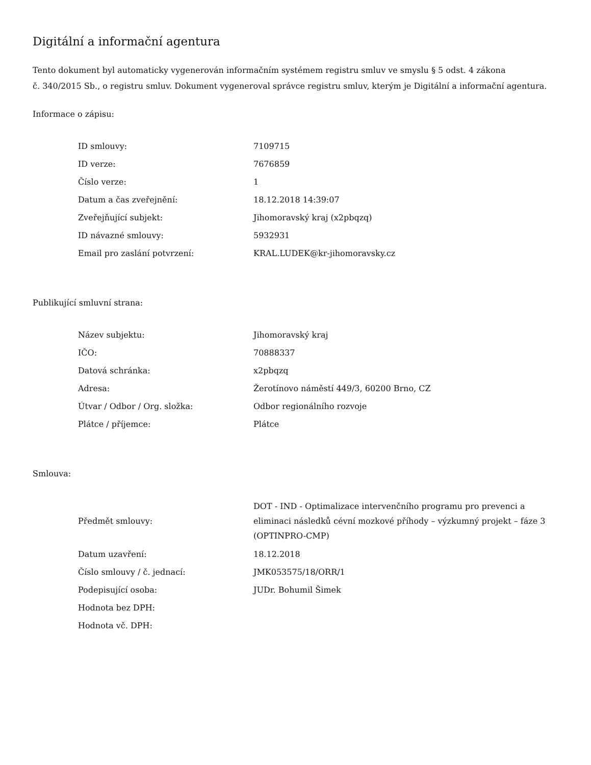Digitální a informační agentura
Tento dokument byl automaticky vygenerován informačním systémem registru smluv ve smyslu § 5 odst. 4 zákona
č. 340/2015 Sb., o registru smluv. Dokument vygeneroval správce registru smluv, kterým je Digitální a informační agentura.
Informace o zápisu:
| ID smlouvy: | 7109715 |
| ID verze: | 7676859 |
| Číslo verze: | 1 |
| Datum a čas zveřejnění: | 18.12.2018 14:39:07 |
| Zveřejňující subjekt: | Jihomoravský kraj (x2pbqzq) |
| ID návazné smlouvy: | 5932931 |
| Email pro zaslání potvrzení: | KRAL.LUDEK@kr-jihomoravsky.cz |
Publikující smluvní strana:
| Název subjektu: | Jihomoravský kraj |
| IČO: | 70888337 |
| Datová schránka: | x2pbqzq |
| Adresa: | Žerotínovo náměstí 449/3, 60200 Brno, CZ |
| Útvar / Odbor / Org. složka: | Odbor regionálního rozvoje |
| Plátce / příjemce: | Plátce |
Smlouva:
| Předmět smlouvy: | DOT - IND - Optimalizace intervenčního programu pro prevenci a eliminaci následků cévní mozkové příhody – výzkumný projekt – fáze 3 (OPTINPRO-CMP) |
| Datum uzavření: | 18.12.2018 |
| Číslo smlouvy / č. jednací: | JMK053575/18/ORR/1 |
| Podepisující osoba: | JUDr. Bohumil Šimek |
| Hodnota bez DPH: | |
| Hodnota vč. DPH: | |